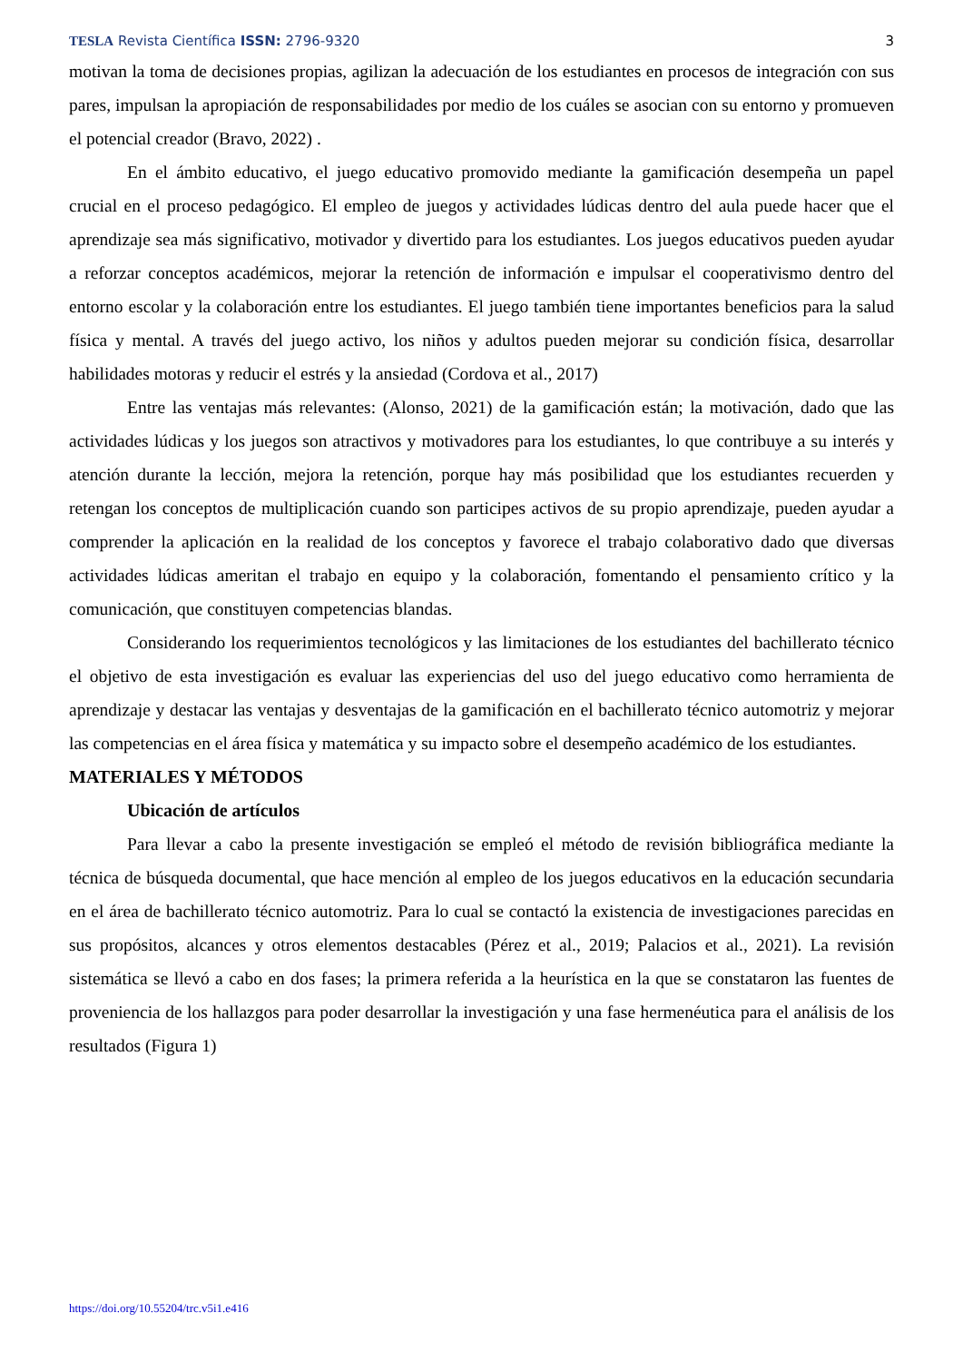TESLA Revista Científica ISSN: 2796-9320 3
motivan la toma de decisiones propias, agilizan la adecuación de los estudiantes en procesos de integración con sus pares, impulsan la apropiación de responsabilidades por medio de los cuáles se asocian con su entorno y promueven el potencial creador (Bravo, 2022) .
En el ámbito educativo, el juego educativo promovido mediante la gamificación desempeña un papel crucial en el proceso pedagógico. El empleo de juegos y actividades lúdicas dentro del aula puede hacer que el aprendizaje sea más significativo, motivador y divertido para los estudiantes. Los juegos educativos pueden ayudar a reforzar conceptos académicos, mejorar la retención de información e impulsar el cooperativismo dentro del entorno escolar y la colaboración entre los estudiantes. El juego también tiene importantes beneficios para la salud física y mental. A través del juego activo, los niños y adultos pueden mejorar su condición física, desarrollar habilidades motoras y reducir el estrés y la ansiedad (Cordova et al., 2017)
Entre las ventajas más relevantes: (Alonso, 2021) de la gamificación están; la motivación, dado que las actividades lúdicas y los juegos son atractivos y motivadores para los estudiantes, lo que contribuye a su interés y atención durante la lección, mejora la retención, porque hay más posibilidad que los estudiantes recuerden y retengan los conceptos de multiplicación cuando son participes activos de su propio aprendizaje, pueden ayudar a comprender la aplicación en la realidad de los conceptos y favorece el trabajo colaborativo dado que diversas actividades lúdicas ameritan el trabajo en equipo y la colaboración, fomentando el pensamiento crítico y la comunicación, que constituyen competencias blandas.
Considerando los requerimientos tecnológicos y las limitaciones de los estudiantes del bachillerato técnico el objetivo de esta investigación es evaluar las experiencias del uso del juego educativo como herramienta de aprendizaje y destacar las ventajas y desventajas de la gamificación en el bachillerato técnico automotriz y mejorar las competencias en el área física y matemática y su impacto sobre el desempeño académico de los estudiantes.
MATERIALES Y MÉTODOS
Ubicación de artículos
Para llevar a cabo la presente investigación se empleó el método de revisión bibliográfica mediante la técnica de búsqueda documental, que hace mención al empleo de los juegos educativos en la educación secundaria en el área de bachillerato técnico automotriz. Para lo cual se contactó la existencia de investigaciones parecidas en sus propósitos, alcances y otros elementos destacables (Pérez et al., 2019; Palacios et al., 2021). La revisión sistemática se llevó a cabo en dos fases; la primera referida a la heurística en la que se constataron las fuentes de proveniencia de los hallazgos para poder desarrollar la investigación y una fase hermenéutica para el análisis de los resultados (Figura 1)
https://doi.org/10.55204/trc.v5i1.e416